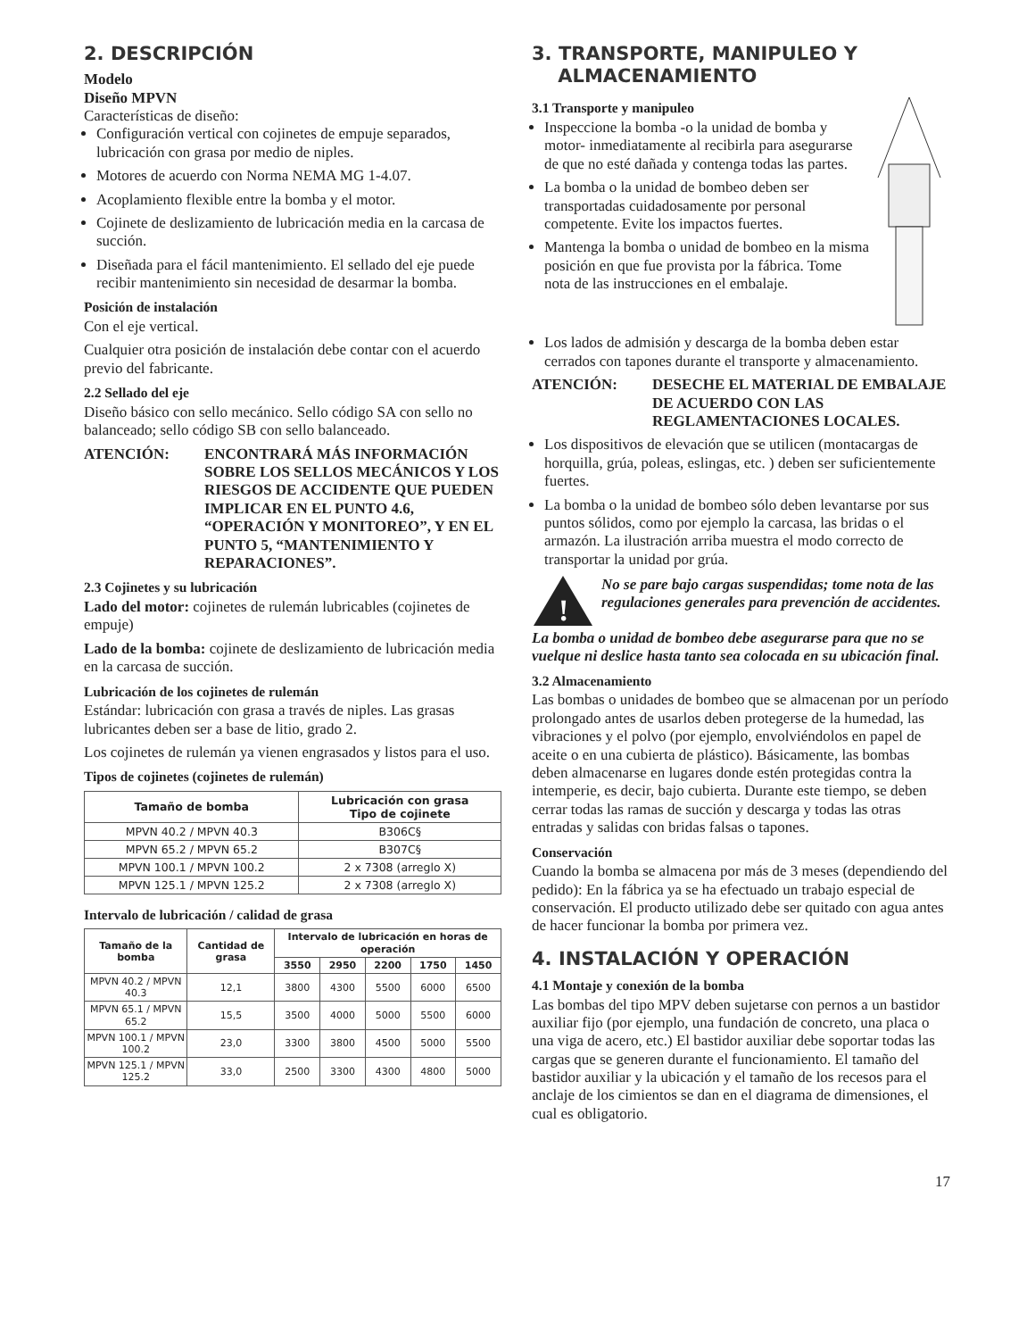2. DESCRIPCIÓN
Modelo
Diseño MPVN
Características de diseño:
Configuración vertical con cojinetes de empuje separados, lubricación con grasa por medio de niples.
Motores de acuerdo con Norma NEMA MG 1-4.07.
Acoplamiento flexible entre la bomba y el motor.
Cojinete de deslizamiento de lubricación media en la carcasa de succión.
Diseñada para el fácil mantenimiento. El sellado del eje puede recibir mantenimiento sin necesidad de desarmar la bomba.
Posición de instalación
Con el eje vertical.
Cualquier otra posición de instalación debe contar con el acuerdo previo del fabricante.
2.2 Sellado del eje
Diseño básico con sello mecánico. Sello código SA con sello no balanceado; sello código SB con sello balanceado.
ATENCIÓN: ENCONTRARÁ MÁS INFORMACIÓN SOBRE LOS SELLOS MECÁNICOS Y LOS RIESGOS DE ACCIDENTE QUE PUEDEN IMPLICAR EN EL PUNTO 4.6, “OPERACIÓN Y MONITOREO”, Y EN EL PUNTO 5, “MANTENIMIENTO Y REPARACIONES”.
2.3 Cojinetes y su lubricación
Lado del motor: cojinetes de rulemán lubricables (cojinetes de empuje)
Lado de la bomba: cojinete de deslizamiento de lubricación media en la carcasa de succión.
Lubricación de los cojinetes de rulemán
Estándar: lubricación con grasa a través de niples. Las grasas lubricantes deben ser a base de litio, grado 2.
Los cojinetes de rulemán ya vienen engrasados y listos para el uso.
Tipos de cojinetes (cojinetes de rulemán)
| Tamaño de bomba | Lubricación con grasa Tipo de cojinete |
| --- | --- |
| MPVN 40.2 / MPVN 40.3 | B306C§ |
| MPVN 65.2 / MPVN 65.2 | B307C§ |
| MPVN 100.1 / MPVN 100.2 | 2 x 7308 (arreglo X) |
| MPVN 125.1 / MPVN 125.2 | 2 x 7308 (arreglo X) |
Intervalo de lubricación / calidad de grasa
| Tamaño de la bomba | Cantidad de grasa | Intervalo de lubricación en horas de operación | | | | |
| --- | --- | --- | --- | --- | --- | --- |
| | | 3550 | 2950 | 2200 | 1750 | 1450 |
| MPVN 40.2 / MPVN 40.3 | 12,1 | 3800 | 4300 | 5500 | 6000 | 6500 |
| MPVN 65.1 / MPVN 65.2 | 15,5 | 3500 | 4000 | 5000 | 5500 | 6000 |
| MPVN 100.1 / MPVN 100.2 | 23,0 | 3300 | 3800 | 4500 | 5000 | 5500 |
| MPVN 125.1 / MPVN 125.2 | 33,0 | 2500 | 3300 | 4300 | 4800 | 5000 |
3. TRANSPORTE, MANIPULEO Y
ALMACENAMIENTO
3.1 Transporte y manipuleo
Inspeccione la bomba -o la unidad de bomba y motor- inmediatamente al recibirla para asegurarse de que no esté dañada y contenga todas las partes.
La bomba o la unidad de bombeo deben ser transportadas cuidadosamente por personal competente. Evite los impactos fuertes.
Mantenga la bomba o unidad de bombeo en la misma posición en que fue provista por la fábrica. Tome nota de las instrucciones en el embalaje.
Los lados de admisión y descarga de la bomba deben estar cerrados con tapones durante el transporte y almacenamiento.
ATENCIÓN: DESECHE EL MATERIAL DE EMBALAJE DE ACUERDO CON LAS REGLAMENTACIONES LOCALES.
Los dispositivos de elevación que se utilicen (montacargas de horquilla, grúa, poleas, eslingas, etc. ) deben ser suficientemente fuertes.
La bomba o la unidad de bombeo sólo deben levantarse por sus puntos sólidos, como por ejemplo la carcasa, las bridas o el armazón. La ilustración arriba muestra el modo correcto de transportar la unidad por grúa.
!
No se pare bajo cargas suspendidas; tome nota de las regulaciones generales para prevención de accidentes.
La bomba o unidad de bombeo debe asegurarse para que no se vuelque ni deslice hasta tanto sea colocada en su ubicación final.
3.2 Almacenamiento
Las bombas o unidades de bombeo que se almacenan por un período prolongado antes de usarlos deben protegerse de la humedad, las vibraciones y el polvo (por ejemplo, envolviéndolos en papel de aceite o en una cubierta de plástico). Básicamente, las bombas deben almacenarse en lugares donde estén protegidas contra la intemperie, es decir, bajo cubierta. Durante este tiempo, se deben cerrar todas las ramas de succión y descarga y todas las otras entradas y salidas con bridas falsas o tapones.
Conservación
Cuando la bomba se almacena por más de 3 meses (dependiendo del pedido): En la fábrica ya se ha efectuado un trabajo especial de conservación. El producto utilizado debe ser quitado con agua antes de hacer funcionar la bomba por primera vez.
4. INSTALACIÓN Y OPERACIÓN
4.1 Montaje y conexión de la bomba
Las bombas del tipo MPV deben sujetarse con pernos a un bastidor auxiliar fijo (por ejemplo, una fundación de concreto, una placa o una viga de acero, etc.) El bastidor auxiliar debe soportar todas las cargas que se generen durante el funcionamiento. El tamaño del bastidor auxiliar y la ubicación y el tamaño de los recesos para el anclaje de los cimientos se dan en el diagrama de dimensiones, el cual es obligatorio.
17